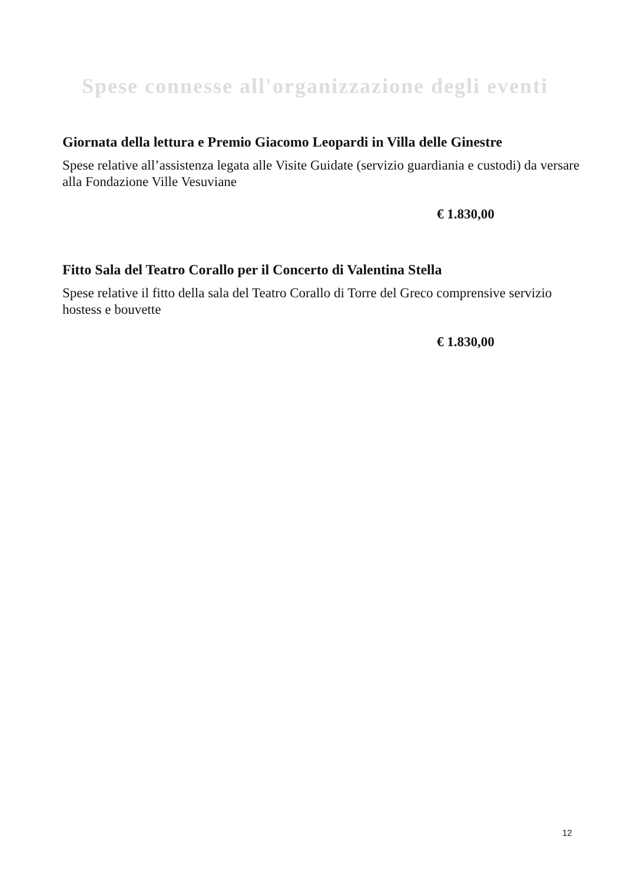Spese connesse all'organizzazione degli eventi
Giornata della lettura e Premio Giacomo Leopardi in Villa delle Ginestre
Spese relative all’assistenza legata alle Visite Guidate (servizio guardiania e custodi) da versare alla Fondazione Ville Vesuviane
€ 1.830,00
Fitto Sala del Teatro Corallo per il Concerto di Valentina Stella
Spese relative il fitto della sala del Teatro Corallo di Torre del Greco comprensive servizio hostess e bouvette
€ 1.830,00
12